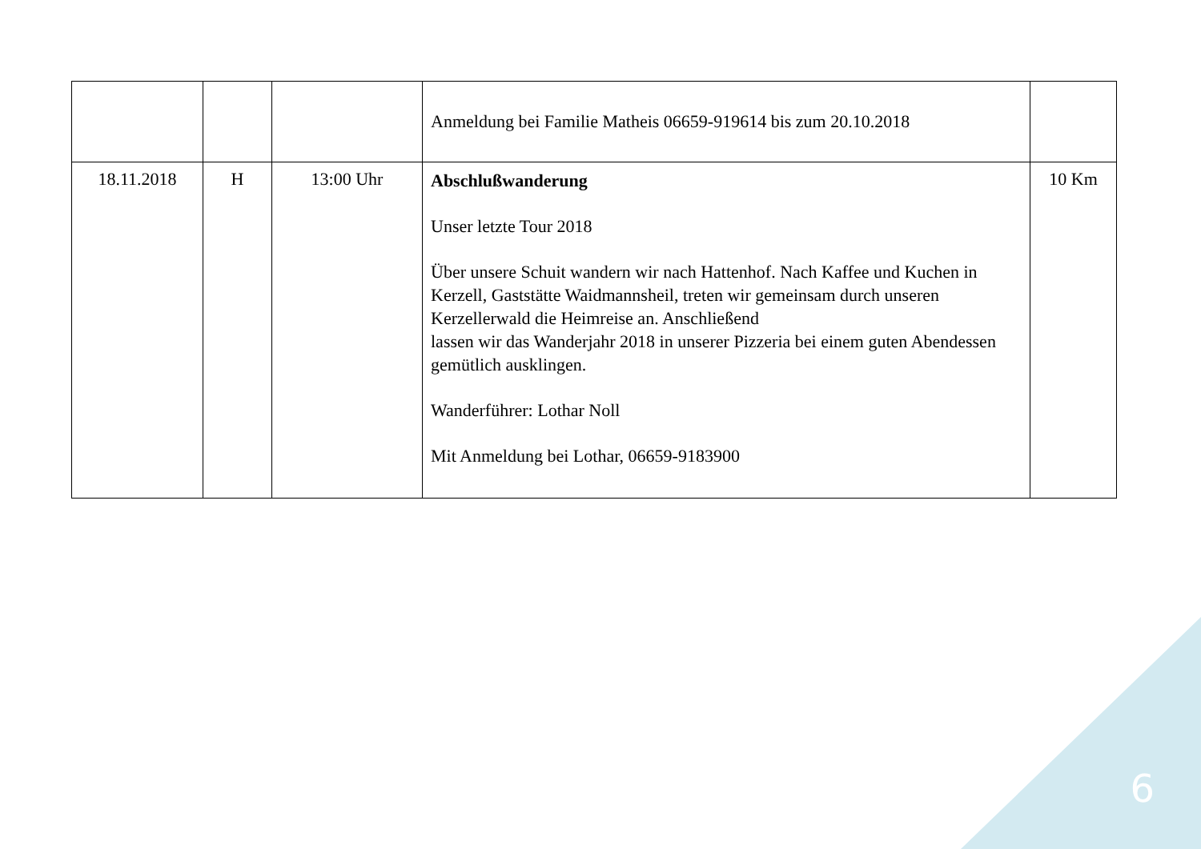| | | | Anmeldung bei Familie Matheis 06659-919614 bis zum 20.10.2018 | |
| 18.11.2018 | H | 13:00 Uhr | Abschlußwanderung Unser letzte Tour 2018 Über unsere Schuit wandern wir nach Hattenhof. Nach Kaffee und Kuchen in Kerzell, Gaststätte Waidmannsheil, treten wir gemeinsam durch unseren Kerzellerwald die Heimreise an. Anschließend lassen wir das Wanderjahr 2018 in unserer Pizzeria bei einem guten Abendessen gemütlich ausklingen. Wanderführer: Lothar Noll Mit Anmeldung bei Lothar, 06659-9183900 | 10 Km |
6